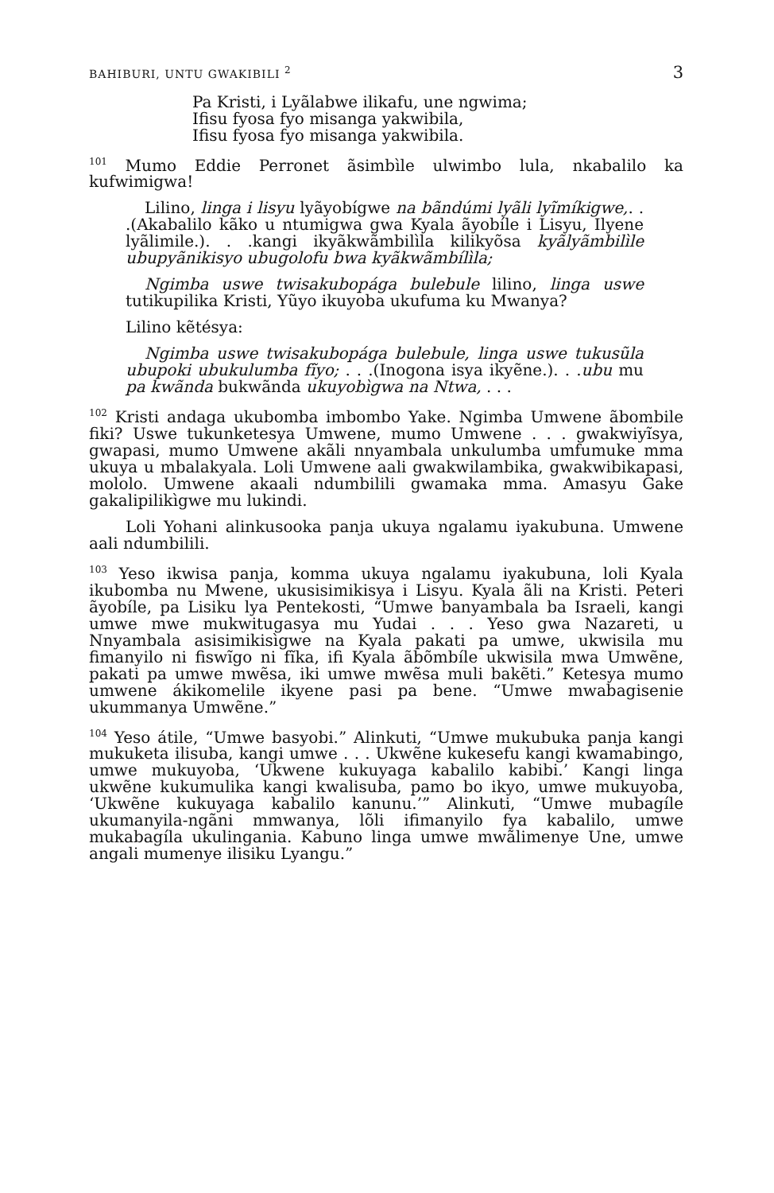BAHIBURI, UNTU GWAKIBILI <sup>2</sup> 3
Pa Kristi, i Lyãlabwe ilikafu, une ngwima;
Ifisu fyosa fyo misanga yakwibila,
Ifisu fyosa fyo misanga yakwibila.
<sup>101</sup> Mumo Eddie Perronet ãsimbìle ulwimbo lula, nkabalilo ka kufwimigwa!
Lilino, linga i lisyu lyãyobígwe na bãndúmi lyãli lyĩmíkigwe,. . .(Akabalilo kãko u ntumigwa gwa Kyala ãyobíle i Lisyu, Ilyene lyãlimile.). . .kangi ikyãkwãmbilìla kilikyõsa kyãlyãmbilìle ubupyãnikisyo ubugolofu bwa kyãkwãmbílìla;
Ngimba uswe twisakubopága bulebule lilino, linga uswe tutikupilika Kristi, Yũyo ikuyoba ukufuma ku Mwanya?
Lilino kẽtésya:
Ngimba uswe twisakubopága bulebule, linga uswe tukusũla ubupoki ubukulumba fĩyo; . . .(Inogona isya ikyẽne.). . .ubu mu pa kwãnda bukwãnda ukuyobìgwa na Ntwa, . . .
<sup>102</sup> Kristi andaga ukubomba imbombo Yake. Ngimba Umwene ãbombile fiki? Uswe tukunketesya Umwene, mumo Umwene . . . gwakwiyĩsya, gwapasi, mumo Umwene akãli nnyambala unkulumba umfumuke mma ukuya u mbalakyala. Loli Umwene aali gwakwilambika, gwakwibikapasi, mololo. Umwene akaali ndumbilili gwamaka mma. Amasyu Gake gakalipilikìgwe mu lukindi.
Loli Yohani alinkusooka panja ukuya ngalamu iyakubuna. Umwene aali ndumbilili.
<sup>103</sup> Yeso ikwisa panja, komma ukuya ngalamu iyakubuna, loli Kyala ikubomba nu Mwene, ukusisimikisya i Lisyu. Kyala ãli na Kristi. Peteri ãyobíle, pa Lisiku lya Pentekosti, “Umwe banyambala ba Israeli, kangi umwe mwe mukwitugasya mu Yudai . . . Yeso gwa Nazareti, u Nnyambala asisimikisìgwe na Kyala pakati pa umwe, ukwisila mu fimanyilo ni fiswĩgo ni fĩka, ifi Kyala ãbõmbíle ukwisila mwa Umwẽne, pakati pa umwe mwẽsa, iki umwe mwẽsa muli bakẽti.” Ketesya mumo umwene ákikomelile ikyene pasi pa bene. “Umwe mwabagisenie ukummanya Umwẽne.”
<sup>104</sup> Yeso átile, “Umwe basyobi.” Alinkuti, “Umwe mukubuka panja kangi mukuketa ilisuba, kangi umwe . . . Ukwẽne kukesefu kangi kwamabingo, umwe mukuyoba, ‘Ukwene kukuyaga kabalilo kabibi.’ Kangi linga ukwẽne kukumulika kangi kwalisuba, pamo bo ikyo, umwe mukuyoba, ‘Ukwẽne kukuyaga kabalilo kanunu.’” Alinkuti, “Umwe mubagíle ukumanyila-ngãni mmwanya, lõli ifimanyilo fya kabalilo, umwe mukabagíla ukulingania. Kabuno linga umwe mwãlimenye Une, umwe angali mumenye ilisiku Lyangu.”